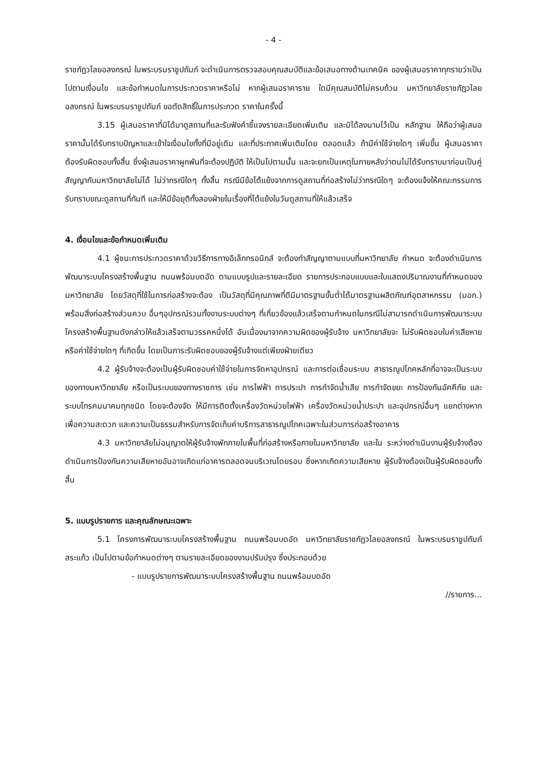- 4 -
ราชภัฏวไลยอลงกรณ์ ในพระบรมราชูปถัมภ์ จะดำเนินการตรวจสอบคุณสมบัติและข้อเสนอทางด้านเทคนิค ของผู้เสนอราคาทุกรายว่าเป็นไปตามเงื่อนไข และข้อกำหนดในการประกวดราคาหรือไม่ หากผู้เสนอราคาราย ใดมีคุณสมบัติไม่ครบถ้วน มหาวิทยาลัยราชภัฏวไลยอลงกรณ์ ในพระบรมราชูปถัมภ์ ขอตัดสิทธิ์ในการประกวด ราคาในครั้งนี้
3.15 ผู้เสนอราคาที่มิได้มาดูสถานที่และรับฟังคำชี้แจงรายละเอียดเพิ่มเติม และมิได้ลงนามไว้เป็น หลักฐาน ให้ถือว่าผู้เสนอราคานั้นได้รับทราบปัญหาและเข้าใจเงื่อนไขทั้งที่มีอยู่เดิม และที่ประกาศเพิ่มเติมโดย ตลอดแล้ว ถ้ามีค่าใช้จ่ายใดๆ เพิ่มขึ้น ผู้เสนอราคาต้องรับผิดชอบทั้งสิ้น ซึ่งผู้เสนอราคาผูกพันที่จะต้องปฏิบัติ ให้เป็นไปตามนั้น และจะยกเป็นเหตุในภายหลังว่าตนไม่ได้รับทราบมาก่อนเป็นคู่สัญญากับมหาวิทยาลัยไม่ได้ ไม่ว่ากรณีใดๆ ทั้งสิ้น กรณีมีข้อโต้แย้งจากการดูสถานที่ก่อสร้างไม่ว่ากรณีใดๆ จะต้องแจ้งให้คณะกรรมการ รับทราบขณะดูสถานที่ทันที และให้มีข้อยุติทั้งสองฝ่ายในเรื่องที่โต้แย้งในวันดูสถานที่ให้แล้วเสร็จ
4. เงื่อนไขและข้อกำหนดเพิ่มเติม
4.1 ผู้ชนะการประกวดราคาด้วยวิธีการทางอิเล็กทรอนิกส์ จะต้องทำสัญญาตามแบบที่มหาวิทยาลัย กำหนด จะต้องดำเนินการพัฒนาระบบโครงสร้างพื้นฐาน ถนนพร้อมบดอัด ตามแบบรูปและรายละเอียด รายการประกอบแบบและใบแสดงปริมาณงานที่กำหนดของมหาวิทยาลัย โดยวัสดุที่ใช้ในการก่อสร้างจะต้อง เป็นวัสดุที่มีคุณภาพที่ดีมีมาตรฐานขั้นต่ำได้มาตรฐานผลิตภัณฑ์อุตสาหกรรม (มอก.) พร้อมสิ่งก่อสร้างส่วนควบ อื่นๆอุปกรณ์รวมทั้งงานระบบต่างๆ ที่เกี่ยวข้องแล้วเสร็จตามกำหนดในกรณีไม่สามารถดำเนินการพัฒนาระบบ โครงสร้างพื้นฐานดังกล่าวให้แล้วเสร็จตามวรรคหนึ่งได้ อันเนื่องมาจากความผิดของผู้รับจ้าง มหาวิทยาลัยจะ ไม่รับผิดชอบในค่าเสียหายหรือค่าใช้จ่ายใดๆ ที่เกิดขึ้น โดยเป็นภาระรับผิดชอบของผู้รับจ้างแต่เพียงฝ่ายเดียว
4.2 ผู้รับจ้างจะต้องเป็นผู้รับผิดชอบค่าใช้จ่ายในการจัดหาอุปกรณ์ และการต่อเชื่อมระบบ สาธารณูปโภคหลักที่อาจจะเป็นระบบของทางมหาวิทยาลัย หรือเป็นระบบของทางราชการ เช่น การไฟฟ้า การประปา การกำจัดน้ำเสีย การกำจัดขยะ การป้องกันอัคคีภัย และระบบโทรคมนาคมทุกชนิด โดยจะต้องจัด ให้มีการติดตั้งเครื่องวัดหน่วยไฟฟ้า เครื่องวัดหน่วยน้ำประปา และอุปกรณ์อื่นๆ แยกต่างหาก เพื่อความสะดวก และความเป็นธรรมสำหรับการจัดเก็บค่าบริการสาธารณูปโภคเฉพาะในส่วนการก่อสร้างอาคาร
4.3 มหาวิทยาลัยไม่อนุญาตให้ผู้รับจ้างพักภายในพื้นที่ก่อสร้างหรือภายในมหาวิทยาลัย และใน ระหว่างดำเนินงานผู้รับจ้างต้องดำเนินการป้องกันความเสียหายอันอาจเกิดแก่อาคารตลอดจนบริเวณโดยรอบ ซึ่งหากเกิดความเสียหาย ผู้รับจ้างต้องเป็นผู้รับผิดชอบทั้งสิ้น
5. แบบรูปรายการ และคุณลักษณะเฉพาะ
5.1 โครงการพัฒนาระบบโครงสร้างพื้นฐาน ถนนพร้อมบดอัด มหาวิทยาลัยราชภัฏวไลยอลงกรณ์ ในพระบรมราชูปถัมภ์ สระแก้ว เป็นไปตามข้อกำหนดต่างๆ ตามรายละเอียดของงานปรับปรุง ซึ่งประกอบด้วย
- แบบรูปรายการพัฒนาระบบโครงสร้างพื้นฐาน ถนนพร้อมบดอัด
//รายการ...